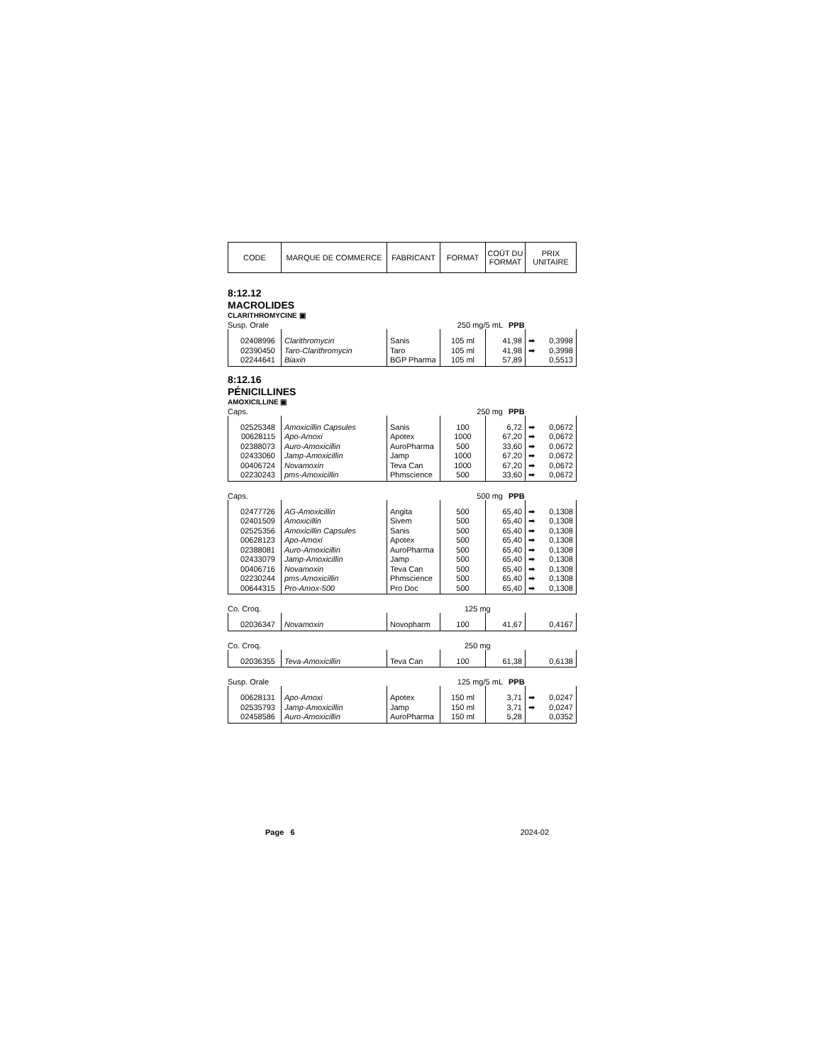| CODE | MARQUE DE COMMERCE | FABRICANT | FORMAT | COÛT DU FORMAT | PRIX UNITAIRE |
8:12.12
MACROLIDES
CLARITHROMYCINE ▣
Susp. Orale 250 mg/5 mL PPB
| 02408996 | Clarithromycin | Sanis | 105 ml | 41,98 | ➡ 0,3998 |
| 02390450 | Taro-Clarithromycin | Taro | 105 ml | 41,98 | ➡ 0,3998 |
| 02244641 | Biaxin | BGP Pharma | 105 ml | 57,89 | 0,5513 |
8:12.16
PÉNICILLINES
AMOXICILLINE ▣
Caps. 250 mg PPB
| 02525348 | Amoxicillin Capsules | Sanis | 100 | 6,72 | ➡ 0,0672 |
| 00628115 | Apo-Amoxi | Apotex | 1000 | 67,20 | ➡ 0,0672 |
| 02388073 | Auro-Amoxicillin | AuroPharma | 500 | 33,60 | ➡ 0,0672 |
| 02433060 | Jamp-Amoxicillin | Jamp | 1000 | 67,20 | ➡ 0,0672 |
| 00406724 | Novamoxin | Teva Can | 1000 | 67,20 | ➡ 0,0672 |
| 02230243 | pms-Amoxicillin | Phmscience | 500 | 33,60 | ➡ 0,0672 |
Caps. 500 mg PPB
| 02477726 | AG-Amoxicillin | Angita | 500 | 65,40 | ➡ 0,1308 |
| 02401509 | Amoxicillin | Sivem | 500 | 65,40 | ➡ 0,1308 |
| 02525356 | Amoxicillin Capsules | Sanis | 500 | 65,40 | ➡ 0,1308 |
| 00628123 | Apo-Amoxi | Apotex | 500 | 65,40 | ➡ 0,1308 |
| 02388081 | Auro-Amoxicillin | AuroPharma | 500 | 65,40 | ➡ 0,1308 |
| 02433079 | Jamp-Amoxicillin | Jamp | 500 | 65,40 | ➡ 0,1308 |
| 00406716 | Novamoxin | Teva Can | 500 | 65,40 | ➡ 0,1308 |
| 02230244 | pms-Amoxicillin | Phmscience | 500 | 65,40 | ➡ 0,1308 |
| 00644315 | Pro-Amox-500 | Pro Doc | 500 | 65,40 | ➡ 0,1308 |
Co. Croq. 125 mg
| 02036347 | Novamoxin | Novopharm | 100 | 41,67 | 0,4167 |
Co. Croq. 250 mg
| 02036355 | Teva-Amoxicillin | Teva Can | 100 | 61,38 | 0,6138 |
Susp. Orale 125 mg/5 mL PPB
| 00628131 | Apo-Amoxi | Apotex | 150 ml | 3,71 | ➡ 0,0247 |
| 02535793 | Jamp-Amoxicillin | Jamp | 150 ml | 3,71 | ➡ 0,0247 |
| 02458586 | Auro-Amoxicillin | AuroPharma | 150 ml | 5,28 | 0,0352 |
Page 6 2024-02